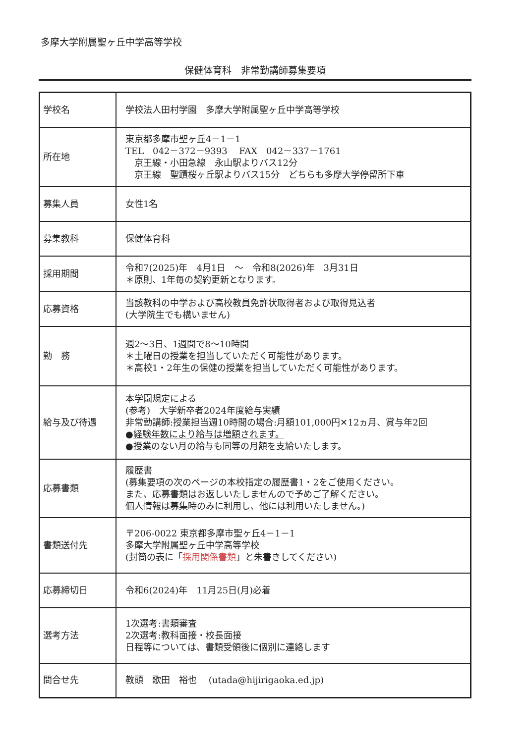多摩大学附属聖ヶ丘中学高等学校
保健体育科　非常勤講師募集要項
| 学校名 | 学校法人田村学園 多摩大学附属聖ヶ丘中学高等学校 |
| 所在地 | 東京都多摩市聖ヶ丘4－1－1 TEL 042－372－9393 FAX 042－337－1761 京王線・小田急線 永山駅よりバス12分 京王線 聖蹟桜ヶ丘駅よりバス15分 どちらも多摩大学停留所下車 |
| 募集人員 | 女性1名 |
| 募集教科 | 保健体育科 |
| 採用期間 | 令和7(2025)年 4月1日 ～ 令和8(2026)年 3月31日 ＊原則、1年毎の契約更新となります。 |
| 応募資格 | 当該教科の中学および高校教員免許状取得者および取得見込者 (大学院生でも構いません) |
| 勤 務 | 週2～3日、1週間で8～10時間 ＊土曜日の授業を担当していただく可能性があります。 ＊高校1・2年生の保健の授業を担当していただく可能性があります。 |
| 給与及び待遇 | 本学園規定による (参考) 大学新卒者2024年度給与実績 非常勤講師:授業担当週10時間の場合:月額101,000円✕12ヵ月、賞与年2回 ● 経験年数により給与は増額されます。 ● 授業のない月の給与も同等の月額を支給いたします。 |
| 応募書類 | 履歴書 (募集要項の次のページの本校指定の履歴書1・2をご使用ください。 また、応募書類はお返しいたしませんので予めご了解ください。 個人情報は募集時のみに利用し、他には利用いたしません。) |
| 書類送付先 | 〒206-0022 東京都多摩市聖ヶ丘4－1－1 多摩大学附属聖ヶ丘中学高等学校 (封筒の表に「 採用関係書類 」と朱書きしてください) |
| 応募締切日 | 令和6(2024)年 11月25日(月)必着 |
| 選考方法 | 1次選考:書類審査 2次選考:教科面接・校長面接 日程等については、書類受領後に個別に連絡します |
| 問合せ先 | 教頭 歌田 裕也 (utada@hijirigaoka.ed.jp) |